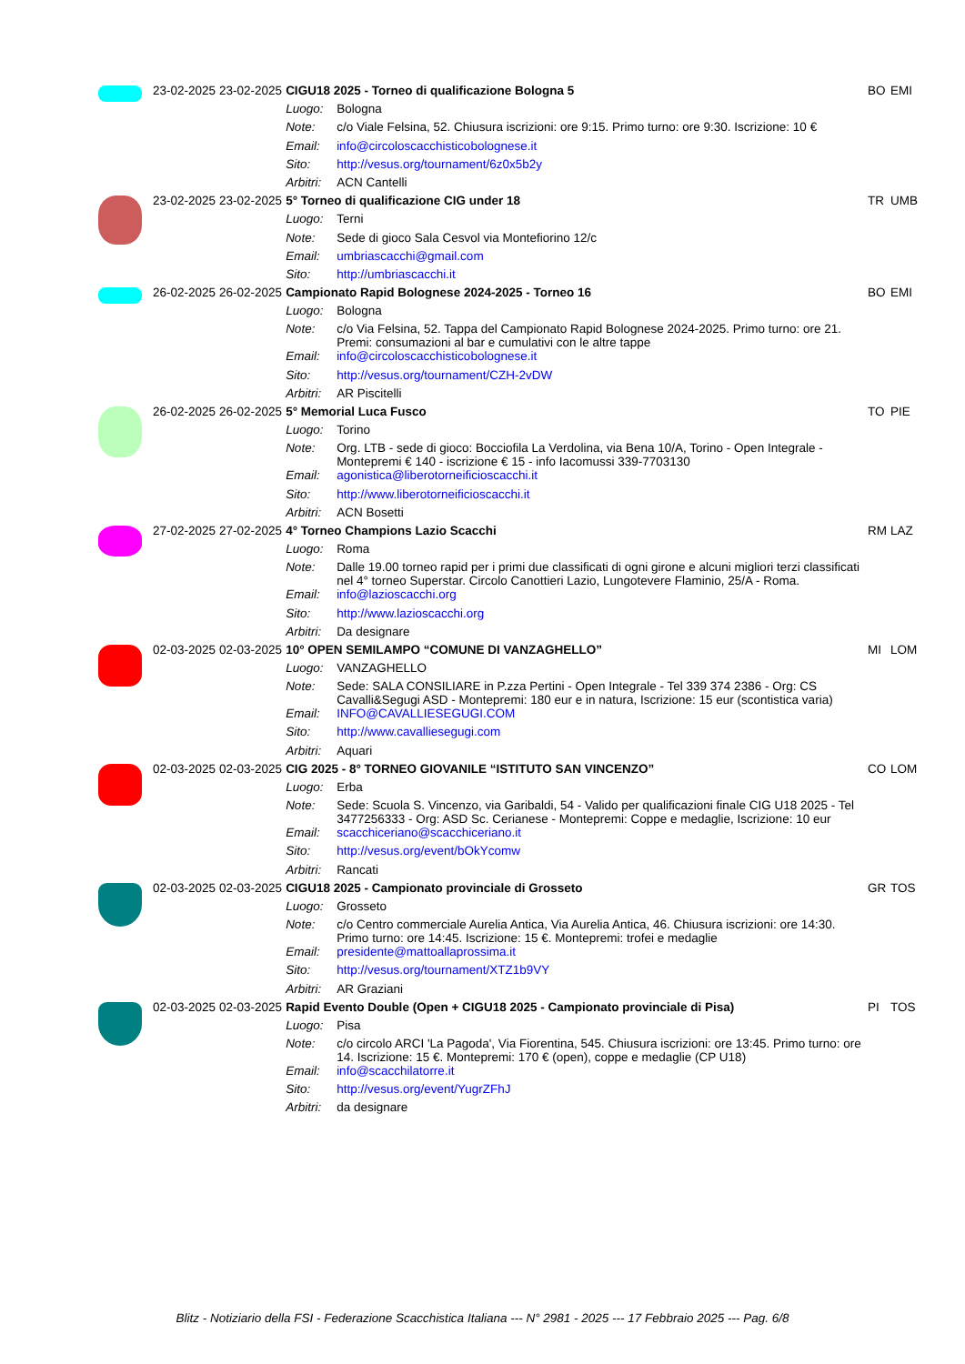| | 23-02-2025 | 23-02-2025 | CIGU18 2025 - Torneo di qualificazione Bologna 5 | | BO | EMI |
| | | | Luogo: | Bologna | | |
| | | | Note: | c/o Viale Felsina, 52. Chiusura iscrizioni: ore 9:15. Primo turno: ore 9:30. Iscrizione: 10 € | | |
| | | | Email: | info@circoloscacchisticobolognese.it | | |
| | | | Sito: | http://vesus.org/tournament/6z0x5b2y | | |
| | | | Arbitri: | ACN Cantelli | | |
| | 23-02-2025 | 23-02-2025 | 5° Torneo di qualificazione CIG under 18 | | TR | UMB |
| | | | Luogo: | Terni | | |
| | | | Note: | Sede di gioco Sala Cesvol via Montefiorino 12/c | | |
| | | | Email: | umbriascacchi@gmail.com | | |
| | | | Sito: | http://umbriascacchi.it | | |
| | 26-02-2025 | 26-02-2025 | Campionato Rapid Bolognese 2024-2025 - Torneo 16 | | BO | EMI |
| | | | Luogo: | Bologna | | |
| | | | Note: | c/o Via Felsina, 52. Tappa del Campionato Rapid Bolognese 2024-2025. Primo turno: ore 21. Premi: consumazioni al bar e cumulativi con le altre tappe | | |
| | | | Email: | info@circoloscacchisticobolognese.it | | |
| | | | Sito: | http://vesus.org/tournament/CZH-2vDW | | |
| | | | Arbitri: | AR Piscitelli | | |
| | 26-02-2025 | 26-02-2025 | 5° Memorial Luca Fusco | | TO | PIE |
| | | | Luogo: | Torino | | |
| | | | Note: | Org. LTB - sede di gioco: Bocciofila La Verdolina, via Bena 10/A, Torino - Open Integrale - Montepremi € 140 - iscrizione € 15 - info Iacomussi 339-7703130 | | |
| | | | Email: | agonistica@liberotorneificioscacchi.it | | |
| | | | Sito: | http://www.liberotorneificioscacchi.it | | |
| | | | Arbitri: | ACN Bosetti | | |
| | 27-02-2025 | 27-02-2025 | 4° Torneo Champions Lazio Scacchi | | RM | LAZ |
| | | | Luogo: | Roma | | |
| | | | Note: | Dalle 19.00 torneo rapid per i primi due classificati di ogni girone e alcuni migliori terzi classificati nel 4° torneo Superstar. Circolo Canottieri Lazio, Lungotevere Flaminio, 25/A - Roma. | | |
| | | | Email: | info@lazioscacchi.org | | |
| | | | Sito: | http://www.lazioscacchi.org | | |
| | | | Arbitri: | Da designare | | |
| | 02-03-2025 | 02-03-2025 | 10° OPEN SEMILAMPO “COMUNE DI VANZAGHELLO” | | MI | LOM |
| | | | Luogo: | VANZAGHELLO | | |
| | | | Note: | Sede: SALA CONSILIARE in P.zza Pertini - Open Integrale - Tel 339 374 2386 - Org: CS Cavalli&Segugi ASD - Montepremi: 180 eur e in natura, Iscrizione: 15 eur (scontistica varia) | | |
| | | | Email: | INFO@CAVALLIESEGUGI.COM | | |
| | | | Sito: | http://www.cavalliesegugi.com | | |
| | | | Arbitri: | Aquari | | |
| | 02-03-2025 | 02-03-2025 | CIG 2025 - 8° TORNEO GIOVANILE “ISTITUTO SAN VINCENZO” | | CO | LOM |
| | | | Luogo: | Erba | | |
| | | | Note: | Sede: Scuola S. Vincenzo, via Garibaldi, 54 - Valido per qualificazioni finale CIG U18 2025 - Tel 3477256333 - Org: ASD Sc. Cerianese - Montepremi: Coppe e medaglie, Iscrizione: 10 eur | | |
| | | | Email: | scacchiceriano@scacchiceriano.it | | |
| | | | Sito: | http://vesus.org/event/bOkYcomw | | |
| | | | Arbitri: | Rancati | | |
| | 02-03-2025 | 02-03-2025 | CIGU18 2025 - Campionato provinciale di Grosseto | | GR | TOS |
| | | | Luogo: | Grosseto | | |
| | | | Note: | c/o Centro commerciale Aurelia Antica, Via Aurelia Antica, 46. Chiusura iscrizioni: ore 14:30. Primo turno: ore 14:45. Iscrizione: 15 €. Montepremi: trofei e medaglie | | |
| | | | Email: | presidente@mattoallaprossima.it | | |
| | | | Sito: | http://vesus.org/tournament/XTZ1b9VY | | |
| | | | Arbitri: | AR Graziani | | |
| | 02-03-2025 | 02-03-2025 | Rapid Evento Double (Open + CIGU18 2025 - Campionato provinciale di Pisa) | | PI | TOS |
| | | | Luogo: | Pisa | | |
| | | | Note: | c/o circolo ARCI 'La Pagoda', Via Fiorentina, 545. Chiusura iscrizioni: ore 13:45. Primo turno: ore 14. Iscrizione: 15 €. Montepremi: 170 € (open), coppe e medaglie (CP U18) | | |
| | | | Email: | info@scacchilatorre.it | | |
| | | | Sito: | http://vesus.org/event/YugrZFhJ | | |
| | | | Arbitri: | da designare | | |
Blitz - Notiziario della FSI - Federazione Scacchistica Italiana --- N° 2981 - 2025 --- 17 Febbraio 2025 --- Pag. 6/8